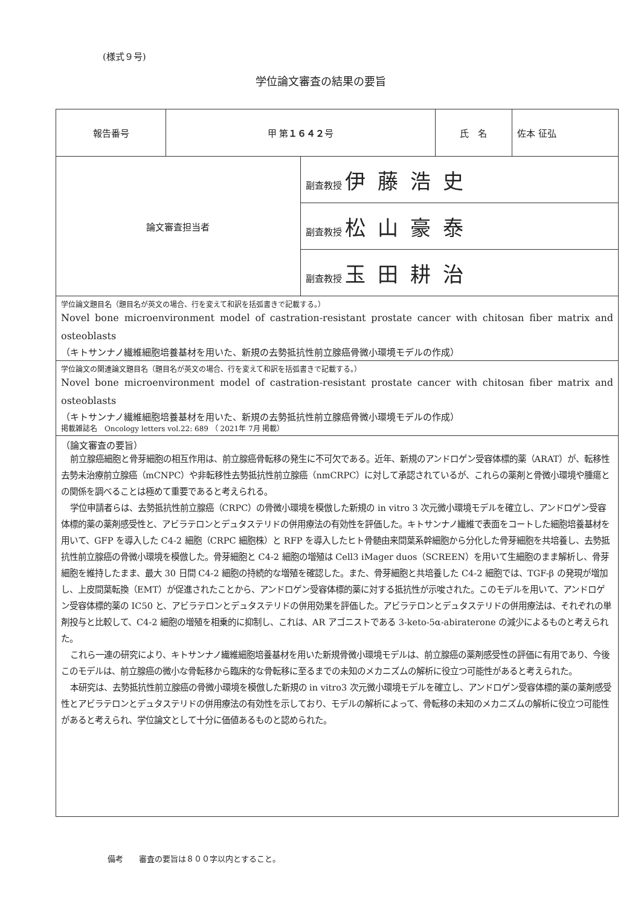(様式９号)
学位論文審査の結果の要旨
| 報告番号 | 甲 第 １６４２ 号 | | 氏 名 | 佐本 征弘 |
| 論文審査担当者 | | 副査教授 伊藤浩史 | | |
| | | 副査教授 松山豪泰 | | |
| | | 副査教授 玉田耕治 | | |
| 学位論文題目名（題目名が英文の場合、行を変えて和訳を括弧書きで記載する。） Novel bone microenvironment model of castration-resistant prostate cancer with chitosan fiber matrix and osteoblasts （キトサンナノ繊維細胞培養基材を用いた、新規の去勢抵抗性前立腺癌骨微小環境モデルの作成） | | | | |
| 学位論文の関連論文題目名（題目名が英文の場合、行を変えて和訳を括弧書きで記載する。） Novel bone microenvironment model of castration-resistant prostate cancer with chitosan fiber matrix and osteoblasts （キトサンナノ繊維細胞培養基材を用いた、新規の去勢抵抗性前立腺癌骨微小環境モデルの作成） 掲載雑誌名 Oncology letters vol.22: 689 （ 2021年 7月 掲載） | | | | |
| （論文審査の要旨） 前立腺癌細胞と骨芽細胞の相互作用は、前立腺癌骨転移の発生に不可欠である。近年、新規のアンドロゲン受容体標的薬（ARAT）が、転移性去勢未治療前立腺癌（mCNPC）や非転移性去勢抵抗性前立腺癌（nmCRPC）に対して承認されているが、これらの薬剤と骨微小環境や腫瘍との関係を調べることは極めて重要であると考えられる。 学位申請者らは、去勢抵抗性前立腺癌（CRPC）の骨微小環境を模倣した新規の in vitro 3 次元微小環境モデルを確立し、アンドロゲン受容体標的薬の薬剤感受性と、アビラテロンとデュタステリドの併用療法の有効性を評価した。キトサンナノ繊維で表面をコートした細胞培養基材を用いて、GFP を導入した C4-2 細胞（CRPC 細胞株）と RFP を導入したヒト骨髄由来間葉系幹細胞から分化した骨芽細胞を共培養し、去勢抵抗性前立腺癌の骨微小環境を模倣した。骨芽細胞と C4-2 細胞の増殖は Cell3 iMager duos（SCREEN）を用いて生細胞のまま解析し、骨芽細胞を維持したまま、最大 30 日間 C4-2 細胞の持続的な増殖を確認した。また、骨芽細胞と共培養した C4-2 細胞では、TGF-β の発現が増加し、上皮間葉転換（EMT）が促進されたことから、アンドロゲン受容体標的薬に対する抵抗性が示唆された。このモデルを用いて、アンドロゲン受容体標的薬の IC50 と、アビラテロンとデュタステリドの併用効果を評価した。アビラテロンとデュタステリドの併用療法は、それぞれの単剤投与と比較して、C4-2 細胞の増殖を相乗的に抑制し、これは、AR アゴニストである 3-keto-5α-abiraterone の減少によるものと考えられた。 これら一連の研究により、キトサンナノ繊維細胞培養基材を用いた新規骨微小環境モデルは、前立腺癌の薬剤感受性の評価に有用であり、今後このモデルは、前立腺癌の微小な骨転移から臨床的な骨転移に至るまでの未知のメカニズムの解析に役立つ可能性があると考えられた。 本研究は、去勢抵抗性前立腺癌の骨微小環境を模倣した新規の in vitro3 次元微小環境モデルを確立し、アンドロゲン受容体標的薬の薬剤感受性とアビラテロンとデュタステリドの併用療法の有効性を示しており、モデルの解析によって、骨転移の未知のメカニズムの解析に役立つ可能性があると考えられ、学位論文として十分に価値あるものと認められた。 | | | | |
備考　　審査の要旨は８００字以内とすること。